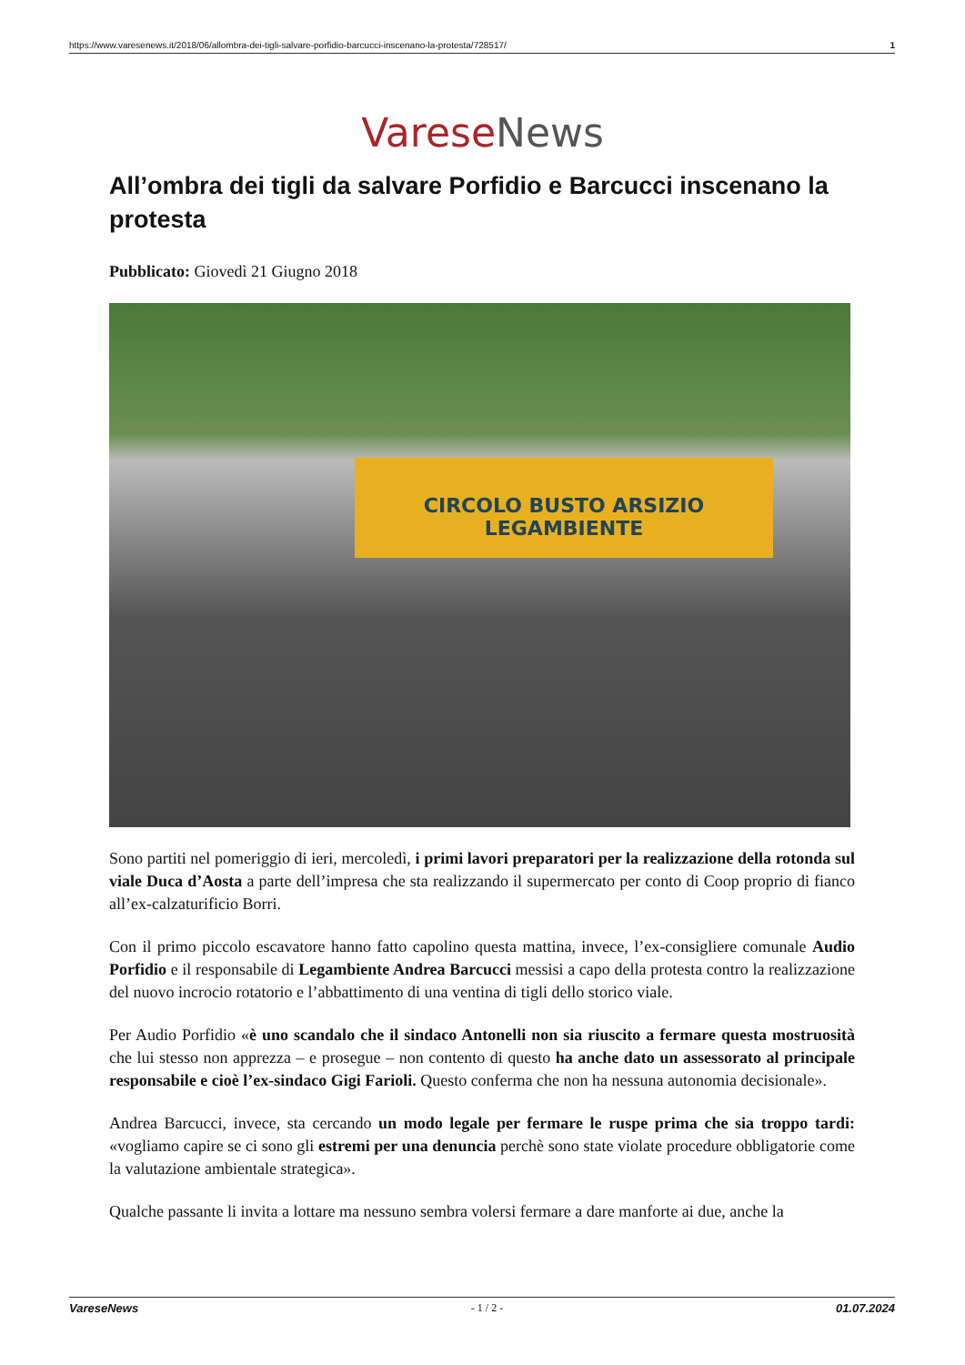https://www.varesenews.it/2018/06/allombra-dei-tigli-salvare-porfidio-barcucci-inscenano-la-protesta/728517/ 1
Varese News
All’ombra dei tigli da salvare Porfidio e Barcucci inscenano la protesta
Pubblicato: Giovedì 21 Giugno 2018
CIRCOLO BUSTO ARSIZIO LEGAMBIENTE
Sono partiti nel pomeriggio di ieri, mercoledì, i primi lavori preparatori per la realizzazione della rotonda sul viale Duca d’Aosta a parte dell’impresa che sta realizzando il supermercato per conto di Coop proprio di fianco all’ex-calzaturificio Borri.
Con il primo piccolo escavatore hanno fatto capolino questa mattina, invece, l’ex-consigliere comunale Audio Porfidio e il responsabile di Legambiente Andrea Barcucci messisi a capo della protesta contro la realizzazione del nuovo incrocio rotatorio e l’abbattimento di una ventina di tigli dello storico viale.
Per Audio Porfidio «è uno scandalo che il sindaco Antonelli non sia riuscito a fermare questa mostruosità che lui stesso non apprezza – e prosegue – non contento di questo ha anche dato un assessorato al principale responsabile e cioè l’ex-sindaco Gigi Farioli. Questo conferma che non ha nessuna autonomia decisionale».
Andrea Barcucci, invece, sta cercando un modo legale per fermare le ruspe prima che sia troppo tardi: «vogliamo capire se ci sono gli estremi per una denuncia perchè sono state violate procedure obbligatorie come la valutazione ambientale strategica».
Qualche passante li invita a lottare ma nessuno sembra volersi fermare a dare manforte ai due, anche la
VareseNews - 1 / 2 - 01.07.2024